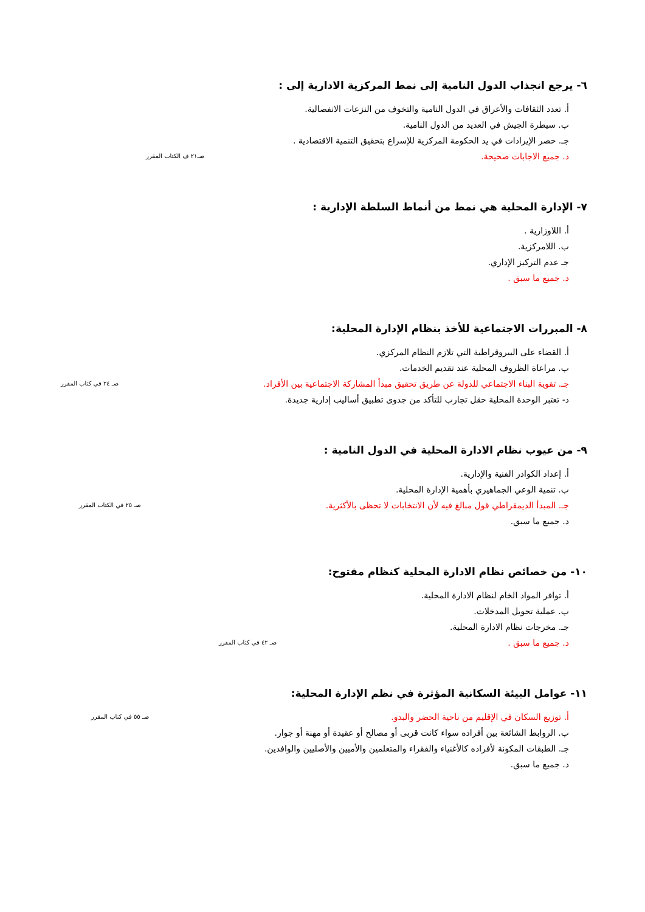٦- يرجع انجذاب الدول النامية إلى نمط المركزية الادارية إلى :
أ. تعدد الثقافات والأعراق في الدول النامية والتخوف من النزعات الانفصالية.
ب. سيطرة الجيش في العديد من الدول النامية.
جـ. حصر الإيرادات في يد الحكومة المركزية للإسراع بتحقيق التنمية الاقتصادية .
د. جميع الاجابات صحيحة. صـ٢١ ف الكتاب المقرر
٧- الإدارة المحلية هي نمط من أنماط السلطة الإدارية :
أ. اللاوزارية .
ب. اللامركزية.
جـ عدم التركيز الإداري.
د. جميع ما سبق .
٨- المبررات الاجتماعية للأخذ بنظام الإدارة المحلية:
أ. القضاء على البيروقراطية التي تلازم النظام المركزي.
ب. مراعاة الظروف المحلية عند تقديم الخدمات.
جـ. تقوية البناء الاجتماعي للدولة عن طريق تحقيق مبدأ المشاركة الاجتماعية بين الأفراد. صـ ٢٤ في كتاب المقرر
د- تعتبر الوحدة المحلية حقل تجارب للتأكد من جدوى تطبيق أساليب إدارية جديدة.
٩- من عيوب نظام الادارة المحلية في الدول النامية :
أ. إعداد الكوادر الفنية والإدارية.
ب. تنمية الوعي الجماهيري بأهمية الإدارة المحلية.
جـ. المبدأ الديمقراطي قول مبالغ فيه لأن الانتخابات لا تحظى بالأكثرية. صـ ٢٥ في الكتاب المقرر
د. جميع ما سبق.
١٠- من خصائص نظام الادارة المحلية كنظام مفتوح:
أ. توافر المواد الخام لنظام الادارة المحلية.
ب. عملية تحويل المدخلات.
جـ. مخرجات نظام الادارة المحلية.
د. جميع ما سبق . صـ ٤٢ في كتاب المقرر
١١- عوامل البيئة السكانية المؤثرة في نظم الإدارة المحلية:
أ. توزيع السكان في الإقليم من ناحية الحضر والبدو. صـ ٥٥ في كتاب المقرر
ب. الروابط الشائعة بين أفراده سواء كانت قربى أو مصالح أو عقيدة أو مهنة أو جوار.
جـ. الطبقات المكونة لأفراده كالأغنياء والفقراء والمتعلمين والأميين والأصليين والوافدين.
د. جميع ما سبق.